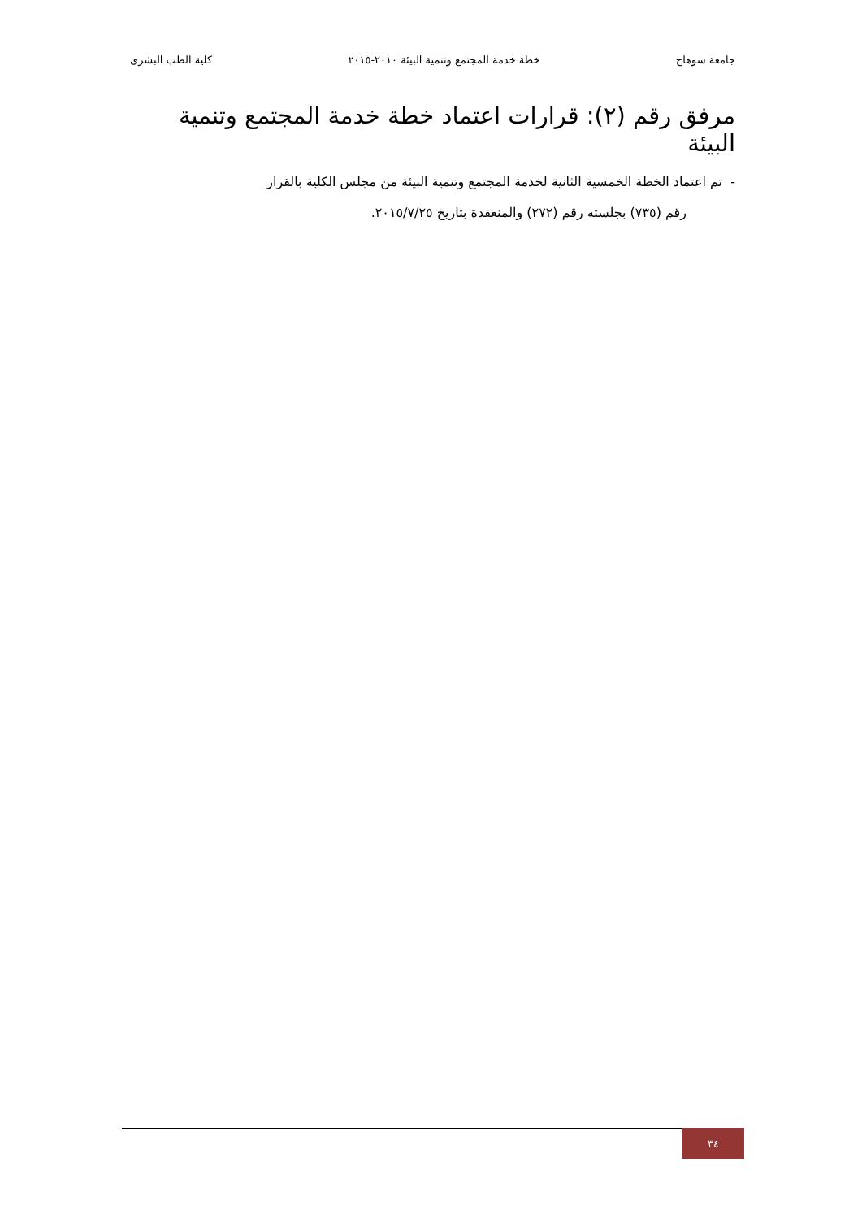جامعة سوهاج خطة خدمة المجتمع وتنمية البيئة ٢٠١٠-٢٠١٥ كلية الطب البشرى
مرفق رقم (٢): قرارات اعتماد خطة خدمة المجتمع وتنمية البيئة
- تم اعتماد الخطة الخمسية الثانية لخدمة المجتمع وتنمية البيئة من مجلس الكلية بالقرار
رقم (٧٣٥) بجلسته رقم (٢٧٢) والمنعقدة بتاريخ ٢٠١٥/٧/٢٥.
٣٤